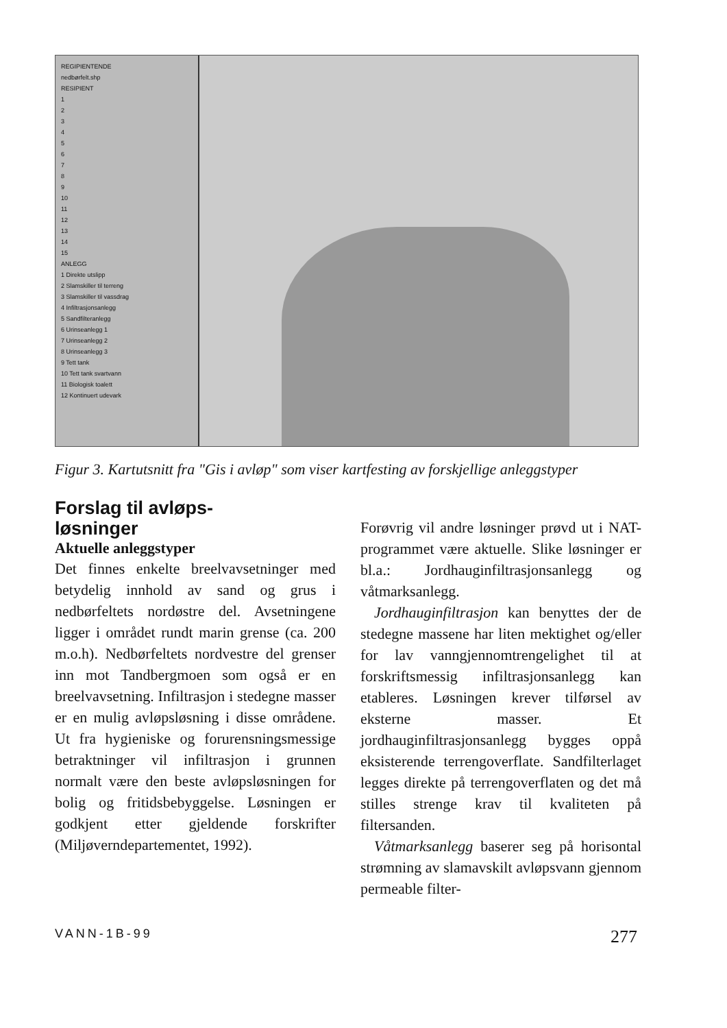REGIPIENTENDE
nedbørfelt.shp
RESIPIENT
1
2
3
4
5
6
7
8
9
10
11
12
13
14
15
ANLEGG
1 Direkte utslipp
2 Slamskiller til terreng
3 Slamskiller til vassdrag
4 Infiltrasjonsanlegg
5 Sandfilteranlegg
6 Urinseanlegg 1
7 Urinseanlegg 2
8 Urinseanlegg 3
9 Tett tank
10 Tett tank svartvann
11 Biologisk toalett
12 Kontinuert udevark
Figur 3. Kartutsnitt fra "Gis i avløp" som viser kartfesting av forskjellige anleggstyper
Forslag til avløps-
løsninger
Aktuelle anleggstyper
Det finnes enkelte breelvavsetninger med betydelig innhold av sand og grus i nedbørfeltets nordøstre del. Avsetningene ligger i området rundt marin grense (ca. 200 m.o.h). Nedbørfeltets nordvestre del grenser inn mot Tandbergmoen som også er en breelvavsetning. Infiltrasjon i stedegne masser er en mulig avløpsløsning i disse områdene. Ut fra hygieniske og forurensningsmessige betraktninger vil infiltrasjon i grunnen normalt være den beste avløpsløsningen for bolig og fritidsbebyggelse. Løsningen er godkjent etter gjeldende forskrifter (Miljøverndepartementet, 1992).
Forøvrig vil andre løsninger prøvd ut i NAT-programmet være aktuelle. Slike løsninger er bl.a.: Jordhauginfiltrasjonsanlegg og våtmarksanlegg.
Jordhauginfiltrasjon kan benyttes der de stedegne massene har liten mektighet og/eller for lav vanngjennomtrengelighet til at forskriftsmessig infiltrasjonsanlegg kan etableres. Løsningen krever tilførsel av eksterne masser. Et jordhauginfiltrasjonsanlegg bygges oppå eksisterende terrengoverflate. Sandfilterlaget legges direkte på terrengoverflaten og det må stilles strenge krav til kvaliteten på filtersanden.
Våtmarksanlegg baserer seg på horisontal strømning av slamavskilt avløpsvann gjennom permeable filter-
VANN-1B-99 277